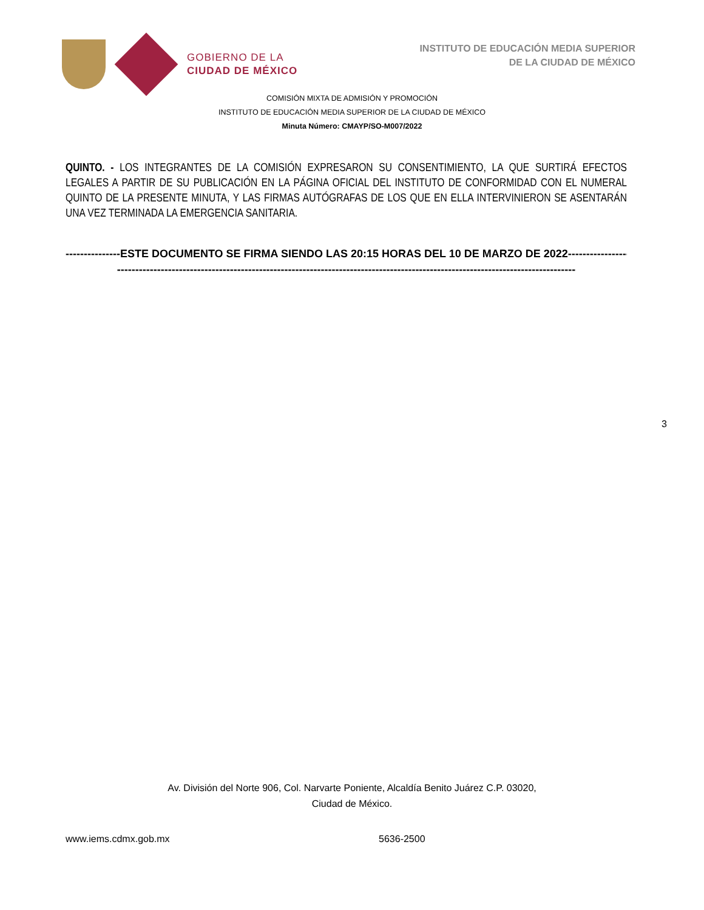GOBIERNO DE LA
CIUDAD DE MÉXICO
INSTITUTO DE EDUCACIÓN MEDIA SUPERIOR
DE LA CIUDAD DE MÉXICO
COMISIÓN MIXTA DE ADMISIÓN Y PROMOCIÓN
INSTITUTO DE EDUCACIÓN MEDIA SUPERIOR DE LA CIUDAD DE MÉXICO
Minuta Número: CMAYP/SO-M007/2022
QUINTO. - LOS INTEGRANTES DE LA COMISIÓN EXPRESARON SU CONSENTIMIENTO, LA QUE SURTIRÁ EFECTOS LEGALES A PARTIR DE SU PUBLICACIÓN EN LA PÁGINA OFICIAL DEL INSTITUTO DE CONFORMIDAD CON EL NUMERAL QUINTO DE LA PRESENTE MINUTA, Y LAS FIRMAS AUTÓGRAFAS DE LOS QUE EN ELLA INTERVINIERON SE ASENTARÁN UNA VEZ TERMINADA LA EMERGENCIA SANITARIA.
---------------ESTE DOCUMENTO SE FIRMA SIENDO LAS 20:15 HORAS DEL 10 DE MARZO DE 2022-----------------
------------------------------------------------------------------------------------------------------------------------------
3
Av. División del Norte 906, Col. Narvarte Poniente, Alcaldía Benito Juárez C.P. 03020,
Ciudad de México.
www.iems.cdmx.gob.mx 5636-2500